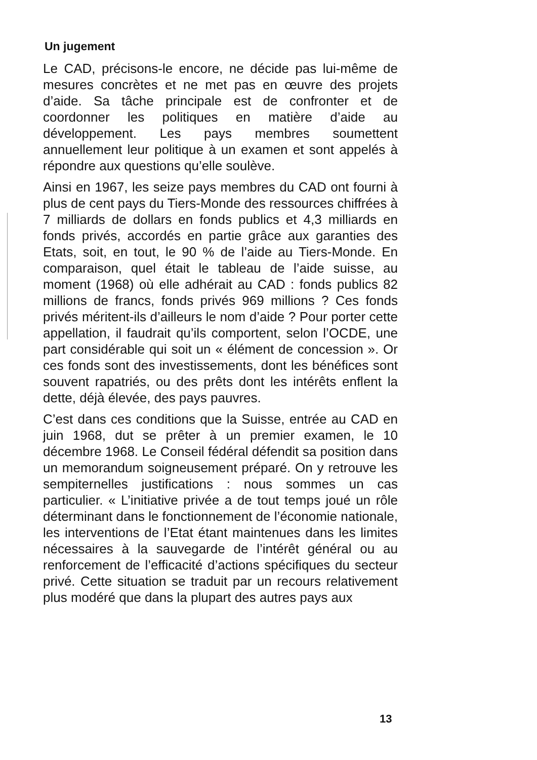Un jugement
Le CAD, précisons-le encore, ne décide pas lui-même de mesures concrètes et ne met pas en œuvre des projets d’aide. Sa tâche principale est de confronter et de coordonner les politiques en matière d’aide au développement. Les pays membres soumettent annuellement leur politique à un examen et sont appelés à répondre aux questions qu’elle soulève.
Ainsi en 1967, les seize pays membres du CAD ont fourni à plus de cent pays du Tiers-Monde des ressources chiffrées à 7 milliards de dollars en fonds publics et 4,3 milliards en fonds privés, accordés en partie grâce aux garanties des Etats, soit, en tout, le 90 % de l’aide au Tiers-Monde. En comparaison, quel était le tableau de l’aide suisse, au moment (1968) où elle adhérait au CAD : fonds publics 82 millions de francs, fonds privés 969 millions ? Ces fonds privés méritent-ils d’ailleurs le nom d’aide ? Pour porter cette appellation, il faudrait qu’ils comportent, selon l’OCDE, une part considérable qui soit un « élément de concession ». Or ces fonds sont des investissements, dont les bénéfices sont souvent rapatriés, ou des prêts dont les intérêts enflent la dette, déjà élevée, des pays pauvres.
C’est dans ces conditions que la Suisse, entrée au CAD en juin 1968, dut se prêter à un premier examen, le 10 décembre 1968. Le Conseil fédéral défendit sa position dans un memorandum soigneusement préparé. On y retrouve les sempiternelles justifications : nous sommes un cas particulier. « L’initiative privée a de tout temps joué un rôle déterminant dans le fonctionnement de l’économie nationale, les interventions de l’Etat étant maintenues dans les limites nécessaires à la sauvegarde de l’intérêt général ou au renforcement de l’efficacité d’actions spécifiques du secteur privé. Cette situation se traduit par un recours relativement plus modéré que dans la plupart des autres pays aux
13